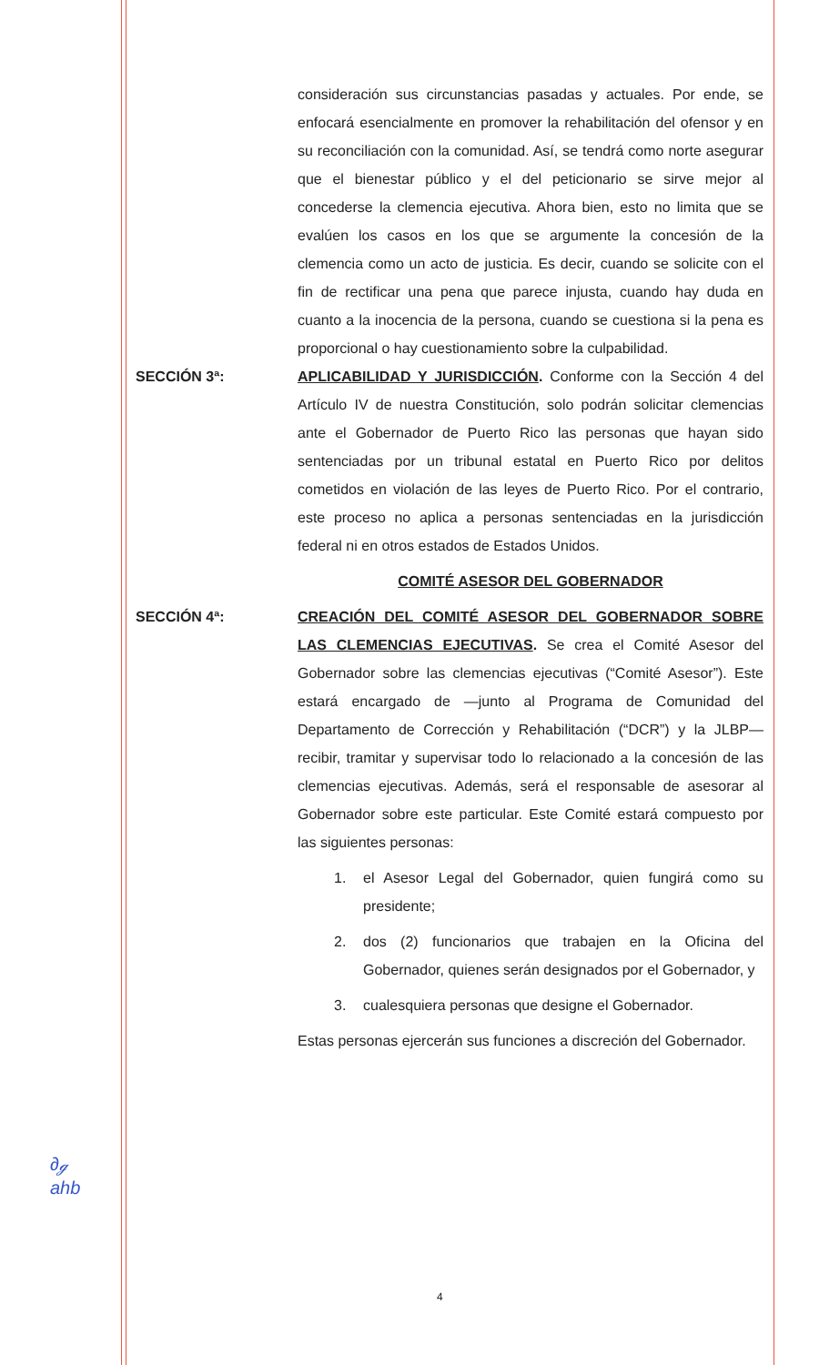consideración sus circunstancias pasadas y actuales. Por ende, se enfocará esencialmente en promover la rehabilitación del ofensor y en su reconciliación con la comunidad. Así, se tendrá como norte asegurar que el bienestar público y el del peticionario se sirve mejor al concederse la clemencia ejecutiva. Ahora bien, esto no limita que se evalúen los casos en los que se argumente la concesión de la clemencia como un acto de justicia. Es decir, cuando se solicite con el fin de rectificar una pena que parece injusta, cuando hay duda en cuanto a la inocencia de la persona, cuando se cuestiona si la pena es proporcional o hay cuestionamiento sobre la culpabilidad.
SECCIÓN 3ª: APLICABILIDAD Y JURISDICCIÓN. Conforme con la Sección 4 del Artículo IV de nuestra Constitución, solo podrán solicitar clemencias ante el Gobernador de Puerto Rico las personas que hayan sido sentenciadas por un tribunal estatal en Puerto Rico por delitos cometidos en violación de las leyes de Puerto Rico. Por el contrario, este proceso no aplica a personas sentenciadas en la jurisdicción federal ni en otros estados de Estados Unidos.
COMITÉ ASESOR DEL GOBERNADOR
SECCIÓN 4ª: CREACIÓN DEL COMITÉ ASESOR DEL GOBERNADOR SOBRE LAS CLEMENCIAS EJECUTIVAS. Se crea el Comité Asesor del Gobernador sobre las clemencias ejecutivas (“Comité Asesor”). Este estará encargado de —junto al Programa de Comunidad del Departamento de Corrección y Rehabilitación (“DCR”) y la JLBP— recibir, tramitar y supervisar todo lo relacionado a la concesión de las clemencias ejecutivas. Además, será el responsable de asesorar al Gobernador sobre este particular. Este Comité estará compuesto por las siguientes personas:
1. el Asesor Legal del Gobernador, quien fungirá como su presidente;
2. dos (2) funcionarios que trabajen en la Oficina del Gobernador, quienes serán designados por el Gobernador, y
3. cualesquiera personas que designe el Gobernador.
Estas personas ejercerán sus funciones a discreción del Gobernador.
∂ℊ
ahb
4